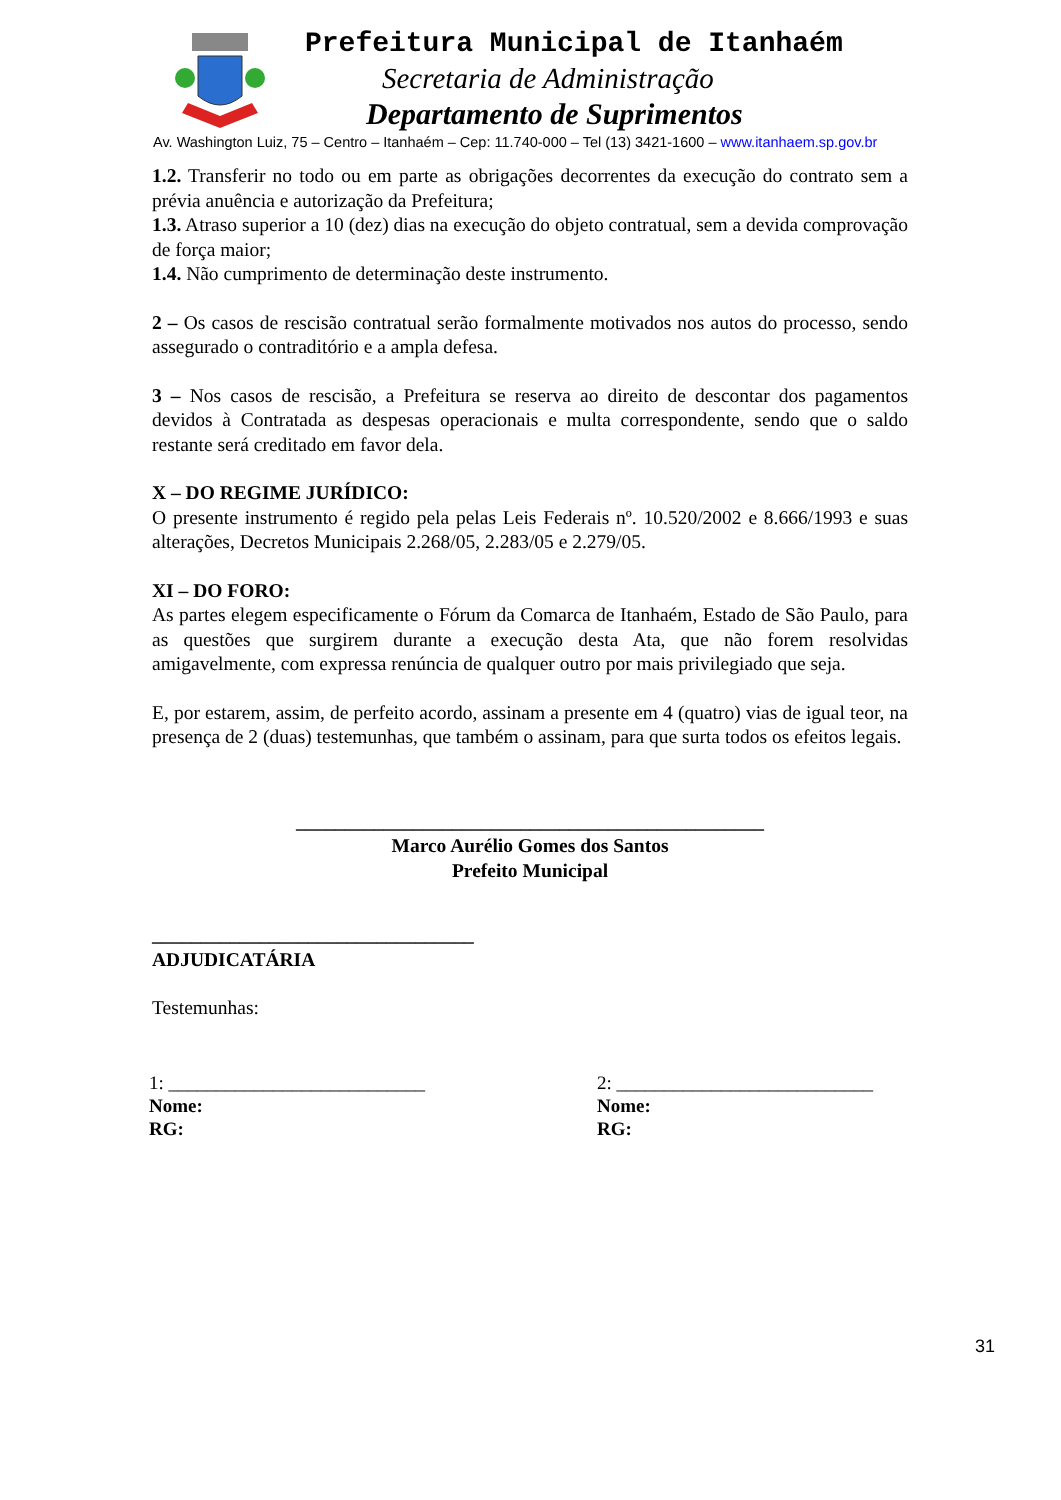Prefeitura Municipal de Itanhaém
Secretaria de Administração
Departamento de Suprimentos
Av. Washington Luiz, 75 – Centro – Itanhaém – Cep: 11.740-000 – Tel (13) 3421-1600 – www.itanhaem.sp.gov.br
1.2. Transferir no todo ou em parte as obrigações decorrentes da execução do contrato sem a prévia anuência e autorização da Prefeitura;
1.3. Atraso superior a 10 (dez) dias na execução do objeto contratual, sem a devida comprovação de força maior;
1.4. Não cumprimento de determinação deste instrumento.
2 – Os casos de rescisão contratual serão formalmente motivados nos autos do processo, sendo assegurado o contraditório e a ampla defesa.
3 – Nos casos de rescisão, a Prefeitura se reserva ao direito de descontar dos pagamentos devidos à Contratada as despesas operacionais e multa correspondente, sendo que o saldo restante será creditado em favor dela.
X – DO REGIME JURÍDICO:
O presente instrumento é regido pela pelas Leis Federais nº. 10.520/2002 e 8.666/1993 e suas alterações, Decretos Municipais 2.268/05, 2.283/05 e 2.279/05.
XI – DO FORO:
As partes elegem especificamente o Fórum da Comarca de Itanhaém, Estado de São Paulo, para as questões que surgirem durante a execução desta Ata, que não forem resolvidas amigavelmente, com expressa renúncia de qualquer outro por mais privilegiado que seja.
E, por estarem, assim, de perfeito acordo, assinam a presente em 4 (quatro) vias de igual teor, na presença de 2 (duas) testemunhas, que também o assinam, para que surta todos os efeitos legais.
________________________________________________
Marco Aurélio Gomes dos Santos
Prefeito Municipal
_________________________________
ADJUDICATÁRIA
Testemunhas:
1: ___________________________
Nome:
RG:
2: ___________________________
Nome:
RG:
31